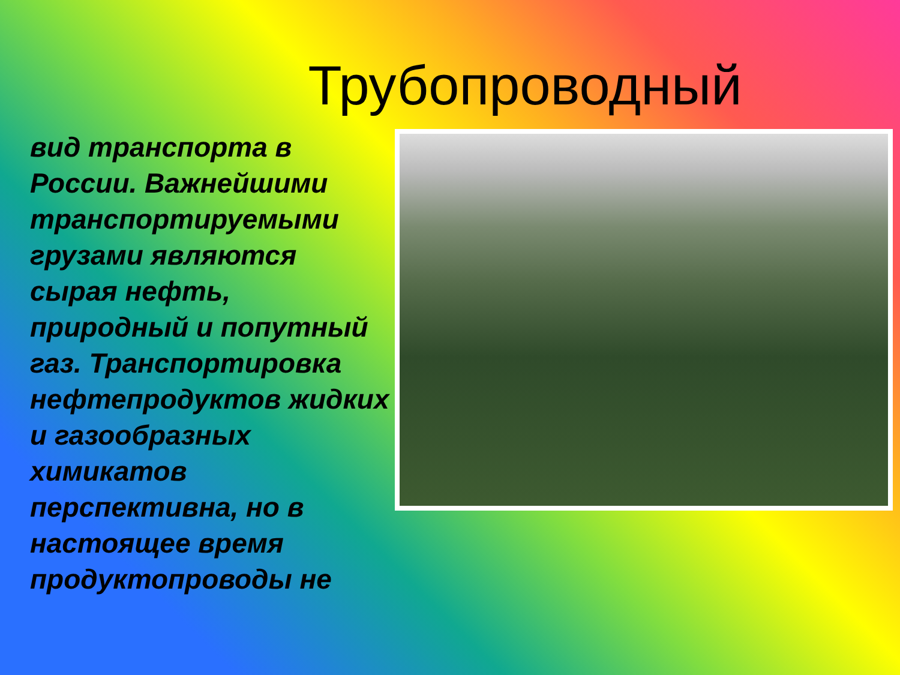Трубопроводный
вид транспорта в России. Важнейшими транспортируемыми грузами являются сырая нефть, природный и попутный газ. Транспортировка нефтепродуктов жидких и газообразных химикатов перспективна, но в настоящее время продуктопроводы не